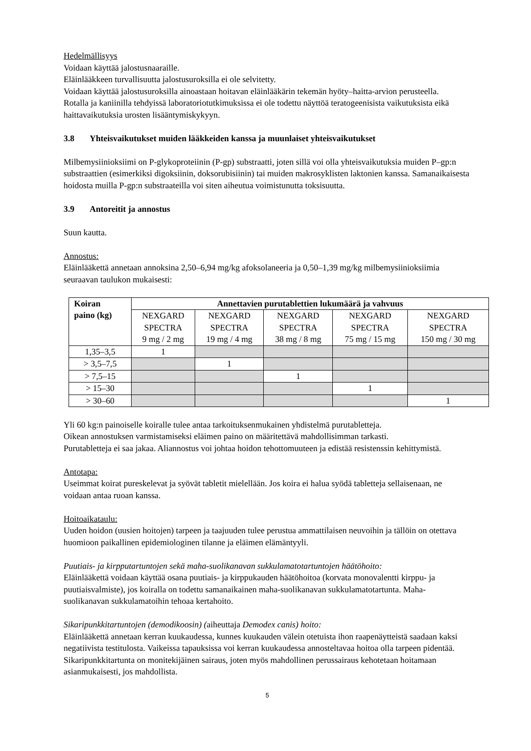Hedelmällisyys
Voidaan käyttää jalostusnaaraille.
Eläinlääkkeen turvallisuutta jalostusuroksilla ei ole selvitetty.
Voidaan käyttää jalostusuroksilla ainoastaan hoitavan eläinlääkärin tekemän hyöty–haitta-arvion perusteella.
Rotalla ja kaniinilla tehdyissä laboratoriotutkimuksissa ei ole todettu näyttöä teratogeenisista vaikutuksista eikä haittavaikutuksia urosten lisääntymiskykyyn.
3.8 Yhteisvaikutukset muiden lääkkeiden kanssa ja muunlaiset yhteisvaikutukset
Milbemysiinioksiimi on P-glykoproteiinin (P-gp) substraatti, joten sillä voi olla yhteisvaikutuksia muiden P–gp:n substraattien (esimerkiksi digoksiinin, doksorubisiinin) tai muiden makrosyklisten laktonien kanssa. Samanaikaisesta hoidosta muilla P-gp:n substraateilla voi siten aiheutua voimistunutta toksisuutta.
3.9 Antoreitit ja annostus
Suun kautta.
Annostus:
Eläinlääkettä annetaan annoksina 2,50–6,94 mg/kg afoksolaneeria ja 0,50–1,39 mg/kg milbemysiinioksiimia seuraavan taulukon mukaisesti:
| Koiran paino (kg) | Annettavien purutablettien lukumäärä ja vahvuus | | | | |
| --- | --- | --- | --- | --- | --- |
| | NEXGARD SPECTRA 9 mg / 2 mg | NEXGARD SPECTRA 19 mg / 4 mg | NEXGARD SPECTRA 38 mg / 8 mg | NEXGARD SPECTRA 75 mg / 15 mg | NEXGARD SPECTRA 150 mg / 30 mg |
| 1,35–3,5 | 1 | | | | |
| > 3,5–7,5 | | 1 | | | |
| > 7,5–15 | | | 1 | | |
| > 15–30 | | | | 1 | |
| > 30–60 | | | | | 1 |
Yli 60 kg:n painoiselle koiralle tulee antaa tarkoituksenmukainen yhdistelmä purutabletteja.
Oikean annostuksen varmistamiseksi eläimen paino on määritettävä mahdollisimman tarkasti.
Purutabletteja ei saa jakaa. Aliannostus voi johtaa hoidon tehottomuuteen ja edistää resistenssin kehittymistä.
Antotapa:
Useimmat koirat pureskelevat ja syövät tabletit mielellään. Jos koira ei halua syödä tabletteja sellaisenaan, ne voidaan antaa ruoan kanssa.
Hoitoaikataulu:
Uuden hoidon (uusien hoitojen) tarpeen ja taajuuden tulee perustua ammattilaisen neuvoihin ja tällöin on otettava huomioon paikallinen epidemiologinen tilanne ja eläimen elämäntyyli.
Puutiais- ja kirpputartuntojen sekä maha-suolikanavan sukkulamatotartuntojen häätöhoito:
Eläinlääkettä voidaan käyttää osana puutiais- ja kirppukauden häätöhoitoa (korvata monovalentti kirppu- ja puutiaisvalmiste), jos koiralla on todettu samanaikainen maha-suolikanavan sukkulamatotartunta. Maha-suolikanavan sukkulamatoihin tehoaa kertahoito.
Sikaripunkkitartuntojen (demodikoosin) (aiheuttaja Demodex canis) hoito:
Eläinlääkettä annetaan kerran kuukaudessa, kunnes kuukauden välein otetuista ihon raapenäytteistä saadaan kaksi negatiivista testitulosta. Vaikeissa tapauksissa voi kerran kuukaudessa annosteltavaa hoitoa olla tarpeen pidentää. Sikaripunkkitartunta on monitekijäinen sairaus, joten myös mahdollinen perussairaus kehotetaan hoitamaan asianmukaisesti, jos mahdollista.
5